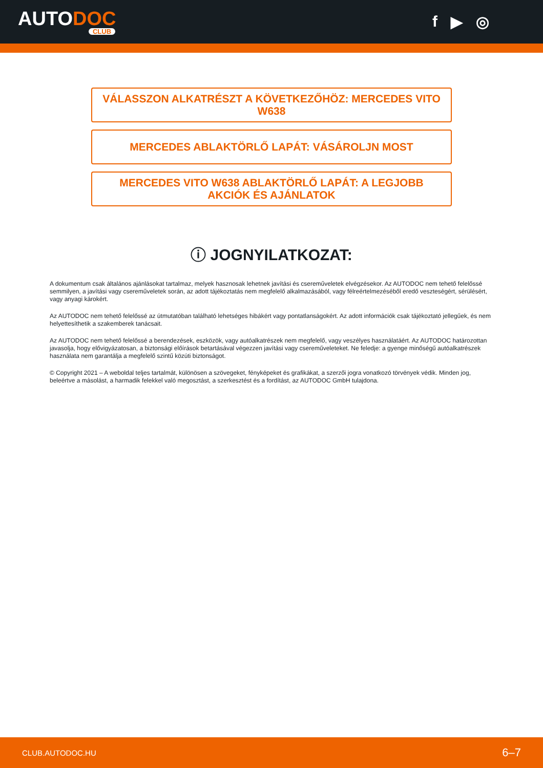AUTODOC
CLUB
f ▶ ◎
VÁLASSZON ALKATRÉSZT A KÖVETKEZŐHÖZ: MERCEDES VITO W638
MERCEDES ABLAKTÖRLŐ LAPÁT: VÁSÁROLJN MOST
MERCEDES VITO W638 ABLAKTÖRLŐ LAPÁT: A LEGJOBB AKCIÓK ÉS AJÁNLATOK
ⓘ JOGNYILATKOZAT:
A dokumentum csak általános ajánlásokat tartalmaz, melyek hasznosak lehetnek javítási és csereműveletek elvégzésekor. Az AUTODOC nem tehető felelőssé semmilyen, a javítási vagy csereműveletek során, az adott tájékoztatás nem megfelelő alkalmazásából, vagy félreértelmezéséből eredő veszteségért, sérülésért, vagy anyagi károkért.
Az AUTODOC nem tehető felelőssé az útmutatóban található lehetséges hibákért vagy pontatlanságokért. Az adott információk csak tájékoztató jellegűek, és nem helyettesíthetik a szakemberek tanácsait.
Az AUTODOC nem tehető felelőssé a berendezések, eszközök, vagy autóalkatrészek nem megfelelő, vagy veszélyes használatáért. Az AUTODOC határozottan javasolja, hogy elővigyázatosan, a biztonsági előírások betartásával végezzen javítási vagy csereműveleteket. Ne feledje: a gyenge minőségű autóalkatrészek használata nem garantálja a megfelelő szintű közúti biztonságot.
© Copyright 2021 – A weboldal teljes tartalmát, különösen a szövegeket, fényképeket és grafikákat, a szerzői jogra vonatkozó törvények védik. Minden jog, beleértve a másolást, a harmadik felekkel való megosztást, a szerkesztést és a fordítást, az AUTODOC GmbH tulajdona.
CLUB.AUTODOC.HU 6–7